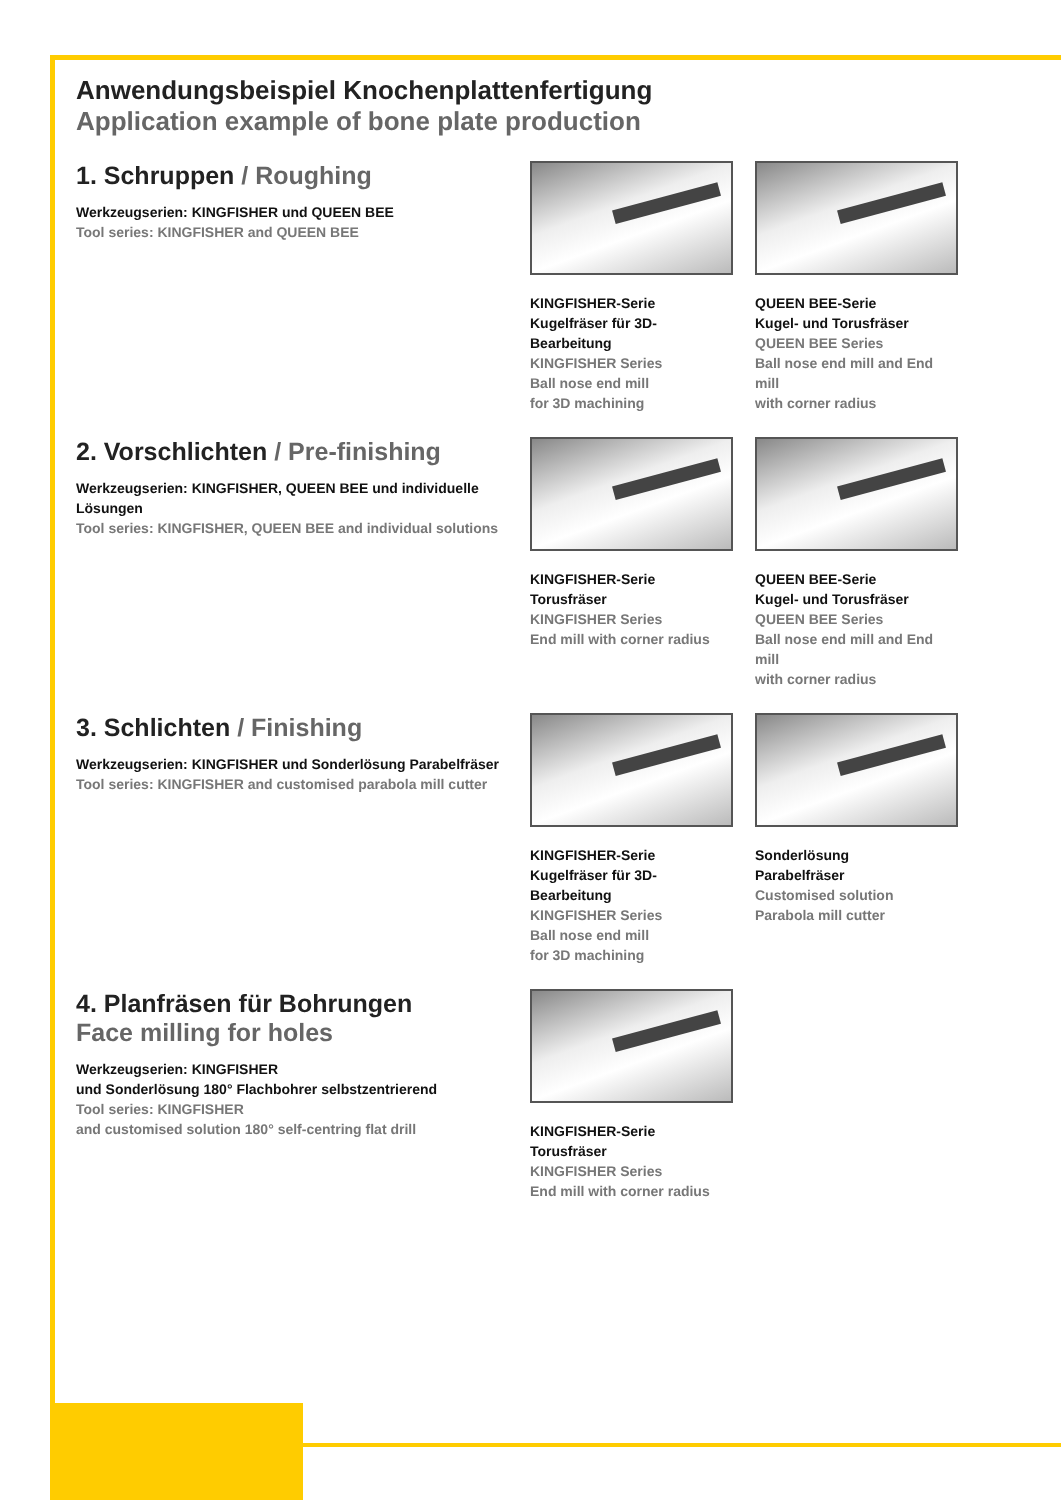Anwendungsbeispiel Knochenplattenfertigung
Application example of bone plate production
1. Schruppen / Roughing
Werkzeugserien: KINGFISHER und QUEEN BEE
Tool series: KINGFISHER and QUEEN BEE
KINGFISHER-Serie
Kugelfräser für 3D-Bearbeitung
KINGFISHER Series
Ball nose end mill
for 3D machining
QUEEN BEE-Serie
Kugel- und Torusfräser
QUEEN BEE Series
Ball nose end mill and End mill
with corner radius
2. Vorschlichten / Pre-finishing
Werkzeugserien: KINGFISHER, QUEEN BEE und individuelle Lösungen
Tool series: KINGFISHER, QUEEN BEE and individual solutions
KINGFISHER-Serie
Torusfräser
KINGFISHER Series
End mill with corner radius
QUEEN BEE-Serie
Kugel- und Torusfräser
QUEEN BEE Series
Ball nose end mill and End mill
with corner radius
3. Schlichten / Finishing
Werkzeugserien: KINGFISHER und Sonderlösung Parabelfräser
Tool series: KINGFISHER and customised parabola mill cutter
KINGFISHER-Serie
Kugelfräser für 3D-Bearbeitung
KINGFISHER Series
Ball nose end mill
for 3D machining
Sonderlösung
Parabelfräser
Customised solution
Parabola mill cutter
4. Planfräsen für Bohrungen
Face milling for holes
Werkzeugserien: KINGFISHER
und Sonderlösung 180° Flachbohrer selbstzentrierend
Tool series: KINGFISHER
and customised solution 180° self-centring flat drill
KINGFISHER-Serie
Torusfräser
KINGFISHER Series
End mill with corner radius